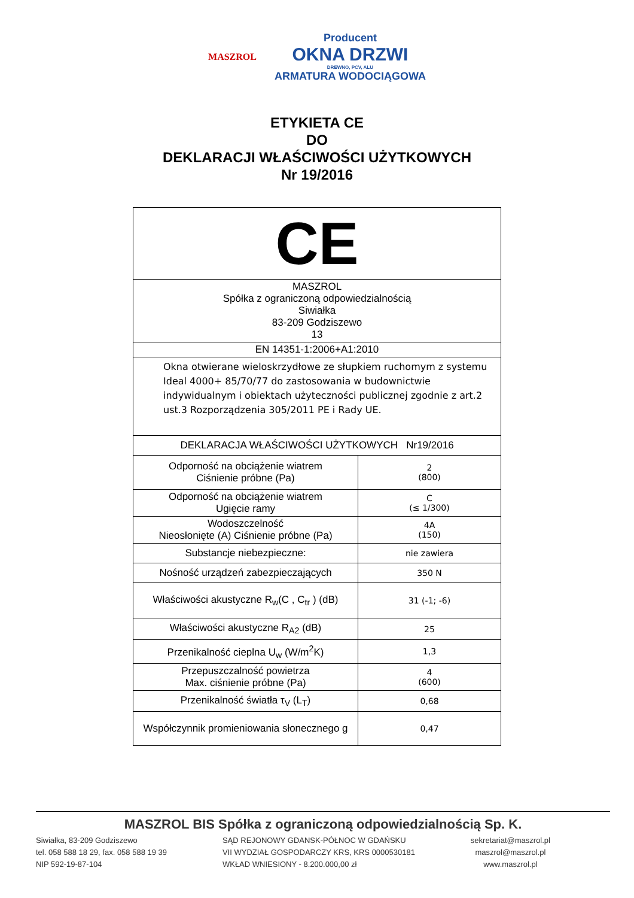MASZROL
Producent
OKNA DRZWI
DREWNO, PCV, ALU
ARMATURA WODOCIĄGOWA
ETYKIETA CE
DO
DEKLARACJI WŁAŚCIWOŚCI UŻYTKOWYCH
Nr 19/2016
| CE | |
| MASZROL Spółka z ograniczoną odpowiedzialnością Siwiałka 83-209 Godziszewo 13 | |
| EN 14351-1:2006+A1:2010 | |
| Okna otwierane wieloskrzydłowe ze słupkiem ruchomym z systemu Ideal 4000+ 85/70/77 do zastosowania w budownictwie indywidualnym i obiektach użyteczności publicznej zgodnie z art.2 ust.3 Rozporządzenia 305/2011 PE i Rady UE. | |
| DEKLARACJA WŁAŚCIWOŚCI UŻYTKOWYCH Nr19/2016 | |
| Odporność na obciążenie wiatrem Ciśnienie próbne (Pa) | 2 (800) |
| Odporność na obciążenie wiatrem Ugięcie ramy | C (≤ 1/300) |
| Wodoszczelność Nieosłonięte (A) Ciśnienie próbne (Pa) | 4A (150) |
| Substancje niebezpieczne: | nie zawiera |
| Nośność urządzeń zabezpieczających | 350 N |
| Właściwości akustyczne R<sub>w</sub>(C , C<sub>tr</sub> ) (dB) | 31 (-1; -6) |
| Właściwości akustyczne R<sub>A2</sub> (dB) | 25 |
| Przenikalność cieplna U<sub>w</sub> (W/m<sup>2</sup>K) | 1,3 |
| Przepuszczalność powietrza Max. ciśnienie próbne (Pa) | 4 (600) |
| Przenikalność światła τ<sub>V</sub> (L<sub>T</sub>) | 0,68 |
| Współczynnik promieniowania słonecznego g | 0,47 |
MASZROL BIS Spółka z ograniczoną odpowiedzialnością Sp. K.
Siwiałka, 83-209 Godziszewo
tel. 058 588 18 29, fax. 058 588 19 39
NIP 592-19-87-104
SĄD REJONOWY GDANSK-PÓŁNOC W GDAŃSKU
VII WYDZIAŁ GOSPODARCZY KRS, KRS 0000530181
WKŁAD WNIESIONY - 8.200.000,00 zł
sekretariat@maszrol.pl
maszrol@maszrol.pl
www.maszrol.pl